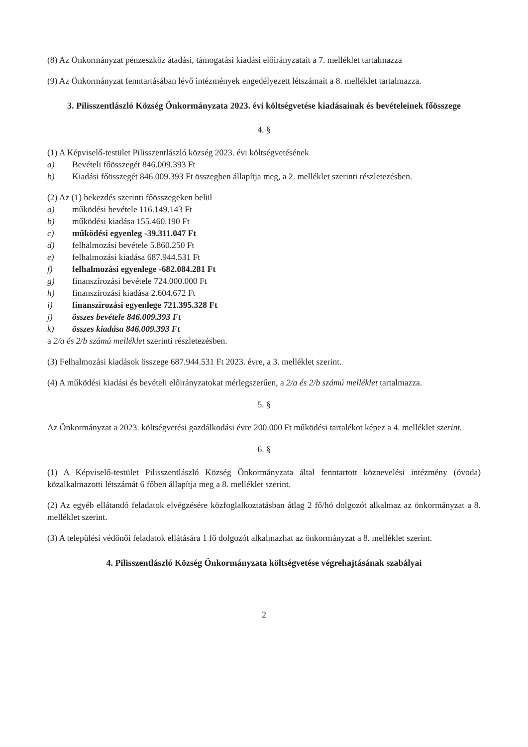(8) Az Önkormányzat pénzeszköz átadási, támogatási kiadási előirányzatait a 7. melléklet tartalmazza
(9) Az Önkormányzat fenntartásában lévő intézmények engedélyezett létszámait a 8. melléklet tartalmazza.
3. Pilisszentlászló Község Önkormányzata 2023. évi költségvetése kiadásainak és bevételeinek főösszege
4. §
(1) A Képviselő-testület Pilisszentlászló község 2023. évi költségvetésének
a) Bevételi főösszegét 846.009.393 Ft
b) Kiadási főösszegét 846.009.393 Ft összegben állapítja meg, a 2. melléklet szerinti részletezésben.
(2) Az (1) bekezdés szerinti főösszegeken belül
a) működési bevétele 116.149.143 Ft
b) működési kiadása 155.460.190 Ft
c) működési egyenleg -39.311.047 Ft
d) felhalmozási bevétele 5.860.250 Ft
e) felhalmozási kiadása 687.944.531 Ft
f) felhalmozási egyenlege -682.084.281 Ft
g) finanszírozási bevétele 724.000.000 Ft
h) finanszírozási kiadása 2.604.672 Ft
i) finanszírozási egyenlege 721.395.328 Ft
j) összes bevétele 846.009.393 Ft
k) összes kiadása 846.009.393 Ft
a 2/a és 2/b számú melléklet szerinti részletezésben.
(3) Felhalmozási kiadások összege 687.944.531 Ft 2023. évre, a 3. melléklet szerint.
(4) A működési kiadási és bevételi előirányzatokat mérlegszerűen, a 2/a és 2/b számú melléklet tartalmazza.
5. §
Az Önkormányzat a 2023. költségvetési gazdálkodási évre 200.000 Ft működési tartalékot képez a 4. melléklet szerint.
6. §
(1) A Képviselő-testület Pilisszentlászló Község Önkormányzata által fenntartott köznevelési intézmény (óvoda) közalkalmazotti létszámát 6 főben állapítja meg a 8. melléklet szerint.
(2) Az egyéb ellátandó feladatok elvégzésére közfoglalkoztatásban átlag 2 fő/hó dolgozót alkalmaz az önkormányzat a 8. melléklet szerint.
(3) A települési védőnői feladatok ellátására 1 fő dolgozót alkalmazhat az önkormányzat a 8. melléklet szerint.
4. Pilisszentlászló Község Önkormányzata költségvetése végrehajtásának szabályai
2